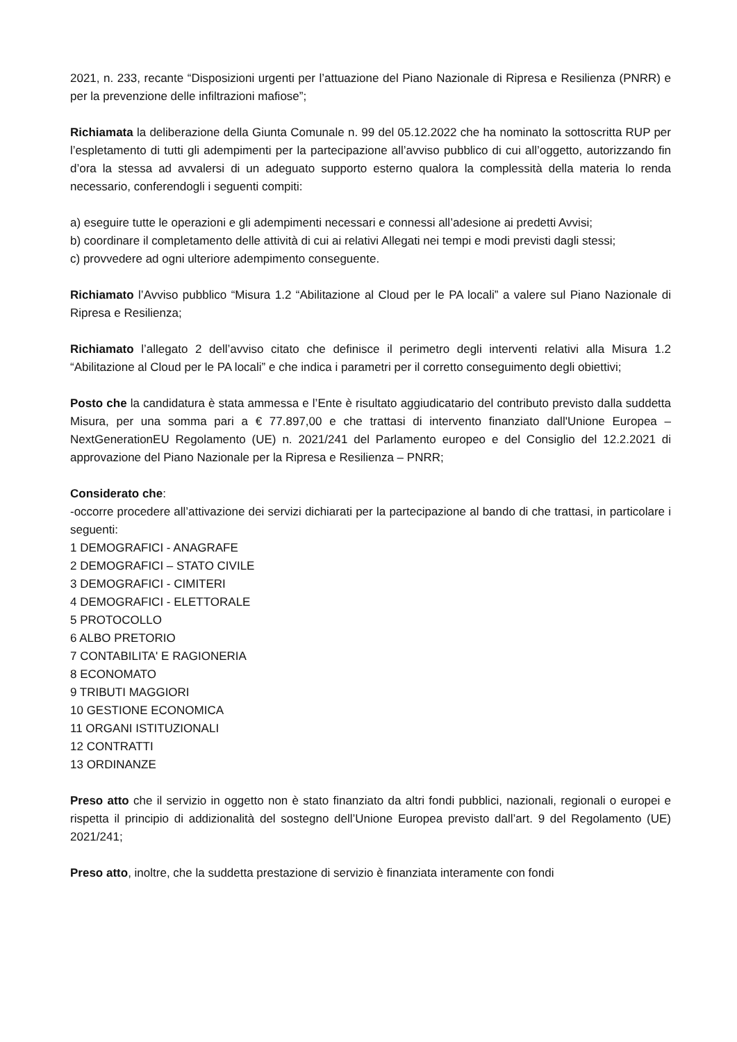2021, n. 233, recante “Disposizioni urgenti per l’attuazione del Piano Nazionale di Ripresa e Resilienza (PNRR) e per la prevenzione delle infiltrazioni mafiose”;
Richiamata la deliberazione della Giunta Comunale n. 99 del 05.12.2022 che ha nominato la sottoscritta RUP per l’espletamento di tutti gli adempimenti per la partecipazione all’avviso pubblico di cui all’oggetto, autorizzando fin d’ora la stessa ad avvalersi di un adeguato supporto esterno qualora la complessità della materia lo renda necessario, conferendogli i seguenti compiti:
a) eseguire tutte le operazioni e gli adempimenti necessari e connessi all’adesione ai predetti Avvisi;
b) coordinare il completamento delle attività di cui ai relativi Allegati nei tempi e modi previsti dagli stessi;
c) provvedere ad ogni ulteriore adempimento conseguente.
Richiamato l’Avviso pubblico “Misura 1.2 “Abilitazione al Cloud per le PA locali” a valere sul Piano Nazionale di Ripresa e Resilienza;
Richiamato l’allegato 2 dell’avviso citato che definisce il perimetro degli interventi relativi alla Misura 1.2 “Abilitazione al Cloud per le PA locali” e che indica i parametri per il corretto conseguimento degli obiettivi;
Posto che la candidatura è stata ammessa e l’Ente è risultato aggiudicatario del contributo previsto dalla suddetta Misura, per una somma pari a € 77.897,00 e che trattasi di intervento finanziato dall'Unione Europea – NextGenerationEU Regolamento (UE) n. 2021/241 del Parlamento europeo e del Consiglio del 12.2.2021 di approvazione del Piano Nazionale per la Ripresa e Resilienza – PNRR;
Considerato che:
-occorre procedere all’attivazione dei servizi dichiarati per la partecipazione al bando di che trattasi, in particolare i seguenti:
1 DEMOGRAFICI - ANAGRAFE
2 DEMOGRAFICI – STATO CIVILE
3 DEMOGRAFICI - CIMITERI
4 DEMOGRAFICI - ELETTORALE
5 PROTOCOLLO
6 ALBO PRETORIO
7 CONTABILITA' E RAGIONERIA
8 ECONOMATO
9 TRIBUTI MAGGIORI
10 GESTIONE ECONOMICA
11 ORGANI ISTITUZIONALI
12 CONTRATTI
13 ORDINANZE
Preso atto che il servizio in oggetto non è stato finanziato da altri fondi pubblici, nazionali, regionali o europei e rispetta il principio di addizionalità del sostegno dell’Unione Europea previsto dall’art. 9 del Regolamento (UE) 2021/241;
Preso atto, inoltre, che la suddetta prestazione di servizio è finanziata interamente con fondi